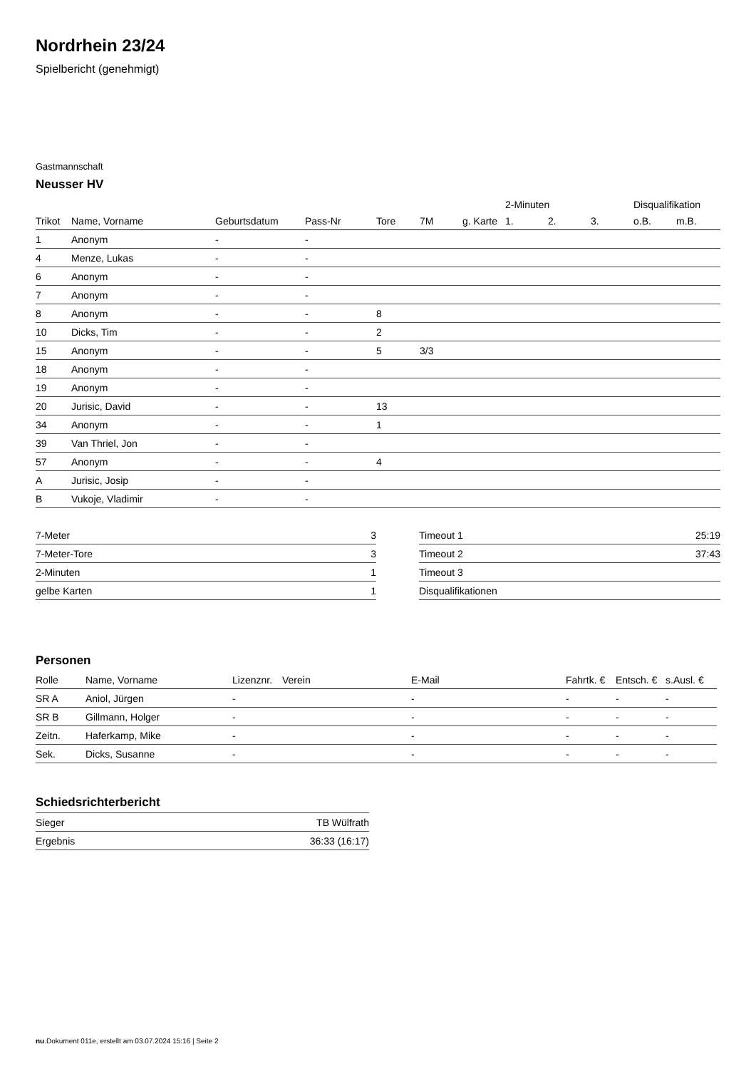Nordrhein 23/24
Spielbericht (genehmigt)
Gastmannschaft
Neusser HV
| | | | | | | | 2-Minuten | | | Disqualifikation | |
| --- | --- | --- | --- | --- | --- | --- | --- | --- | --- | --- | --- |
| Trikot | Name, Vorname | Geburtsdatum | Pass-Nr | Tore | 7M | g. Karte | 1. | 2. | 3. | o.B. | m.B. |
| 1 | Anonym | - | - | | | | | | | | |
| 4 | Menze, Lukas | - | - | | | | | | | | |
| 6 | Anonym | - | - | | | | | | | | |
| 7 | Anonym | - | - | | | | | | | | |
| 8 | Anonym | - | - | 8 | | | | | | | |
| 10 | Dicks, Tim | - | - | 2 | | | | | | | |
| 15 | Anonym | - | - | 5 | 3/3 | | | | | | |
| 18 | Anonym | - | - | | | | | | | | |
| 19 | Anonym | - | - | | | | | | | | |
| 20 | Jurisic, David | - | - | 13 | | | | | | | |
| 34 | Anonym | - | - | 1 | | | | | | | |
| 39 | Van Thriel, Jon | - | - | | | | | | | | |
| 57 | Anonym | - | - | 4 | | | | | | | |
| A | Jurisic, Josip | - | - | | | | | | | | |
| B | Vukoje, Vladimir | - | - | | | | | | | | |
| 7-Meter | 3 |
| 7-Meter-Tore | 3 |
| 2-Minuten | 1 |
| gelbe Karten | 1 |
| Timeout 1 | 25:19 |
| Timeout 2 | 37:43 |
| Timeout 3 | |
| Disqualifikationen | |
Personen
| Rolle | Name, Vorname | Lizenznr. | Verein | E-Mail | Fahrtk. € | Entsch. € | s.Ausl. € |
| --- | --- | --- | --- | --- | --- | --- | --- |
| SR A | Aniol, Jürgen | - | | - | - | - | - |
| SR B | Gillmann, Holger | - | | - | - | - | - |
| Zeitn. | Haferkamp, Mike | - | | - | - | - | - |
| Sek. | Dicks, Susanne | - | | - | - | - | - |
Schiedsrichterbericht
| Sieger | TB Wülfrath |
| Ergebnis | 36:33 (16:17) |
nu.Dokument 011e, erstellt am 03.07.2024 15:16 | Seite 2